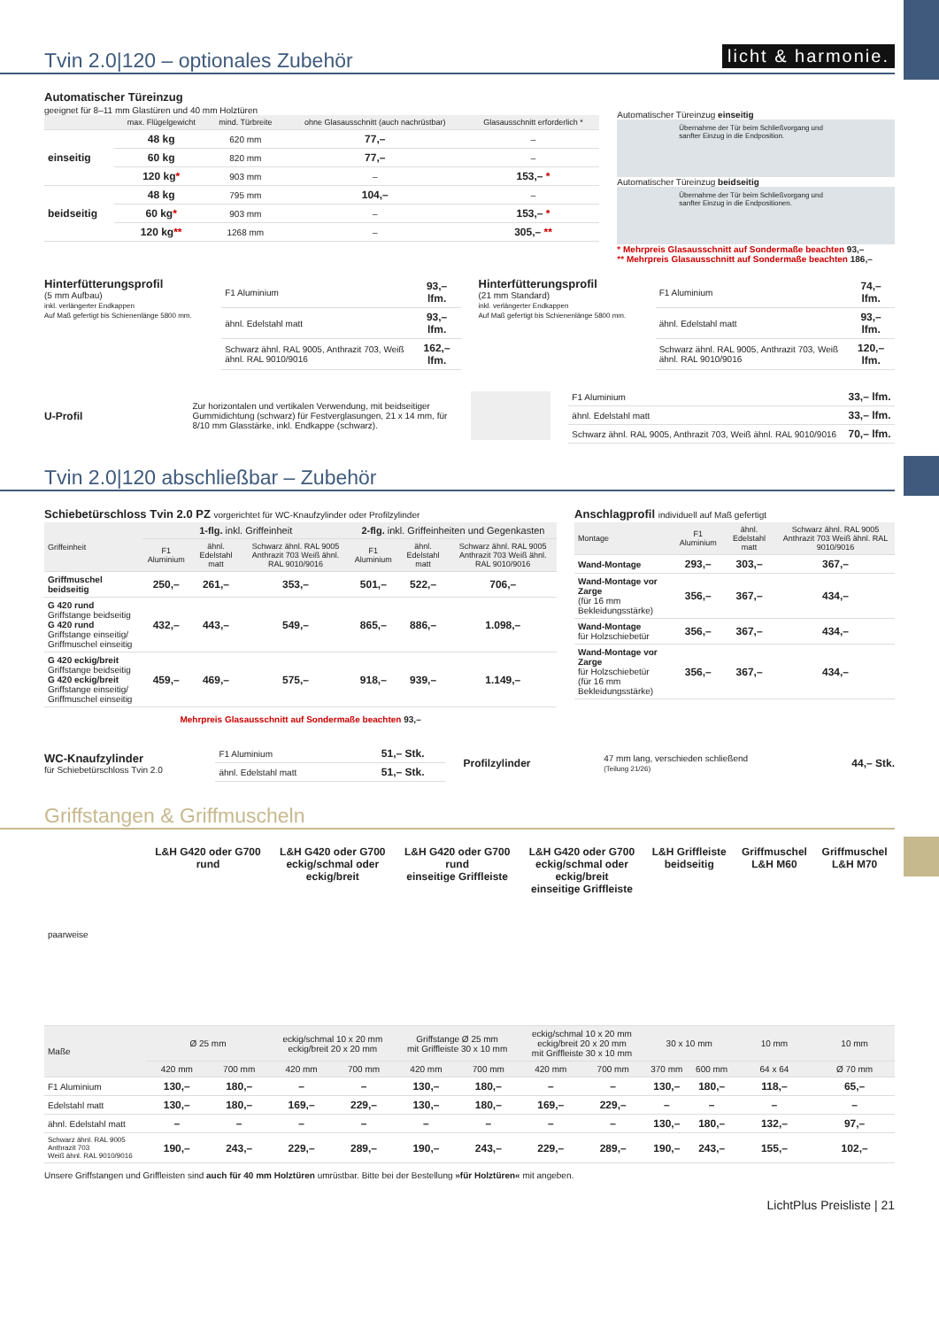licht & harmonie.
Tvin 2.0|120 – optionales Zubehör
Automatischer Türeinzug
geeignet für 8–11 mm Glastüren und 40 mm Holztüren
| | max. Flügelgewicht | mind. Türbreite | ohne Glasausschnitt (auch nachrüstbar) | Glasausschnitt erforderlich * |
| --- | --- | --- | --- | --- |
| einseitig | 48 kg | 620 mm | 77,– | – |
| | 60 kg | 820 mm | 77,– | – |
| | 120 kg * | 903 mm | – | 153,– * |
| beidseitig | 48 kg | 795 mm | 104,– | – |
| | 60 kg * | 903 mm | – | 153,– * |
| | 120 kg ** | 1268 mm | – | 305,– ** |
Automatischer Türeinzug einseitig
Übernahme der Tür beim Schließvorgang und sanfter Einzug in die Endposition.
Automatischer Türeinzug beidseitig
Übernahme der Tür beim Schließvorgang und sanfter Einzug in die Endpositionen.
* Mehrpreis Glasausschnitt auf Sondermaße beachten 93,–
** Mehrpreis Glasausschnitt auf Sondermaße beachten 186,–
Hinterfütterungsprofil
(5 mm Aufbau)
inkl. verlängerter Endkappen
Auf Maß gefertigt bis Schienenlänge 5800 mm.
| F1 Aluminium | 93,– lfm. |
| ähnl. Edelstahl matt | 93,– lfm. |
| Schwarz ähnl. RAL 9005, Anthrazit 703, Weiß ähnl. RAL 9010/9016 | 162,– lfm. |
Hinterfütterungsprofil
(21 mm Standard)
inkl. verlängerter Endkappen
Auf Maß gefertigt bis Schienenlänge 5800 mm.
| F1 Aluminium | 74,– lfm. |
| ähnl. Edelstahl matt | 93,– lfm. |
| Schwarz ähnl. RAL 9005, Anthrazit 703, Weiß ähnl. RAL 9010/9016 | 120,– lfm. |
U-Profil
Zur horizontalen und vertikalen Verwendung, mit beidseitiger Gummidichtung (schwarz) für Festverglasungen, 21 x 14 mm, für 8/10 mm Glasstärke, inkl. Endkappe (schwarz).
| F1 Aluminium | 33,– lfm. |
| ähnl. Edelstahl matt | 33,– lfm. |
| Schwarz ähnl. RAL 9005, Anthrazit 703, Weiß ähnl. RAL 9010/9016 | 70,– lfm. |
Tvin 2.0|120 abschließbar – Zubehör
Schiebetürschloss Tvin 2.0 PZ vorgerichtet für WC-Knaufzylinder oder Profilzylinder
| Griffeinheit | 1-flg. inkl. Griffeinheit | | | 2-flg. inkl. Griffeinheiten und Gegenkasten | | |
| --- | --- | --- | --- | --- | --- | --- |
| | F1 Aluminium | ähnl. Edelstahl matt | Schwarz ähnl. RAL 9005 Anthrazit 703 Weiß ähnl. RAL 9010/9016 | F1 Aluminium | ähnl. Edelstahl matt | Schwarz ähnl. RAL 9005 Anthrazit 703 Weiß ähnl. RAL 9010/9016 |
| Griffmuschel beidseitig | 250,– | 261,– | 353,– | 501,– | 522,– | 706,– |
| G 420 rund Griffstange beidseitig G 420 rund Griffstange einseitig/ Griffmuschel einseitig | 432,– | 443,– | 549,– | 865,– | 886,– | 1.098,– |
| G 420 eckig/breit Griffstange beidseitig G 420 eckig/breit Griffstange einseitig/ Griffmuschel einseitig | 459,– | 469,– | 575,– | 918,– | 939,– | 1.149,– |
Mehrpreis Glasausschnitt auf Sondermaße beachten 93,–
Anschlagprofil individuell auf Maß gefertigt
| Montage | F1 Aluminium | ähnl. Edelstahl matt | Schwarz ähnl. RAL 9005 Anthrazit 703 Weiß ähnl. RAL 9010/9016 |
| --- | --- | --- | --- |
| Wand-Montage | 293,– | 303,– | 367,– |
| Wand-Montage vor Zarge (für 16 mm Bekleidungsstärke) | 356,– | 367,– | 434,– |
| Wand-Montage für Holzschiebetür | 356,– | 367,– | 434,– |
| Wand-Montage vor Zarge für Holzschiebetür (für 16 mm Bekleidungsstärke) | 356,– | 367,– | 434,– |
WC-Knaufzylinder
für Schiebetürschloss Tvin 2.0
| F1 Aluminium | 51,– Stk. |
| ähnl. Edelstahl matt | 51,– Stk. |
Profilzylinder
47 mm lang, verschieden schließend
(Teilung 21/26)
44,– Stk.
Griffstangen & Griffmuscheln
| paarweise | L&H G420 oder G700 rund | | L&H G420 oder G700 eckig/schmal oder eckig/breit | | L&H G420 oder G700 rund einseitige Griffleiste | | L&H G420 oder G700 eckig/schmal oder eckig/breit einseitige Griffleiste | | L&H Griffleiste beidseitig | | Griffmuschel L&H M60 | Griffmuschel L&H M70 |
| Maße | Ø 25 mm | | eckig/schmal 10 x 20 mm eckig/breit 20 x 20 mm | | Griffstange Ø 25 mm mit Griffleiste 30 x 10 mm | | eckig/schmal 10 x 20 mm eckig/breit 20 x 20 mm mit Griffleiste 30 x 10 mm | | 30 x 10 mm | | 10 mm | 10 mm |
| | 420 mm | 700 mm | 420 mm | 700 mm | 420 mm | 700 mm | 420 mm | 700 mm | 370 mm | 600 mm | 64 x 64 | Ø 70 mm |
| F1 Aluminium | 130,– | 180,– | – | – | 130,– | 180,– | – | – | 130,– | 180,– | 118,– | 65,– |
| Edelstahl matt | 130,– | 180,– | 169,– | 229,– | 130,– | 180,– | 169,– | 229,– | – | – | – | – |
| ähnl. Edelstahl matt | – | – | – | – | – | – | – | – | 130,– | 180,– | 132,– | 97,– |
| Schwarz ähnl. RAL 9005 Anthrazit 703 Weiß ähnl. RAL 9010/9016 | 190,– | 243,– | 229,– | 289,– | 190,– | 243,– | 229,– | 289,– | 190,– | 243,– | 155,– | 102,– |
Unsere Griffstangen und Griffleisten sind auch für 40 mm Holztüren umrüstbar. Bitte bei der Bestellung »für Holztüren« mit angeben.
LichtPlus Preisliste | 21